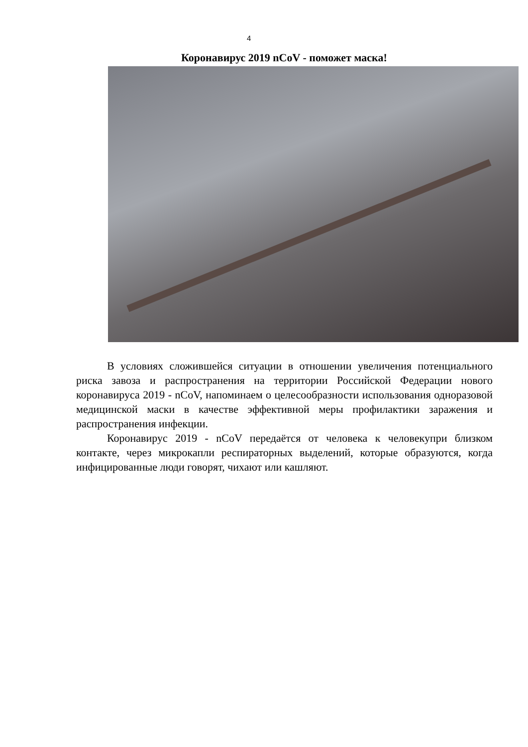4
Коронавирус 2019 nCoV - поможет маска!
В условиях сложившейся ситуации в отношении увеличения потенциального риска завоза и распространения на территории Российской Федерации нового коронавируса 2019 - nCoV, напоминаем о целесообразности использования одноразовой медицинской маски в качестве эффективной меры профилактики заражения и распространения инфекции.
Коронавирус 2019 - nCoV передаётся от человека к человекупри близком контакте, через микрокапли респираторных выделений, которые образуются, когда инфицированные люди говорят, чихают или кашляют.